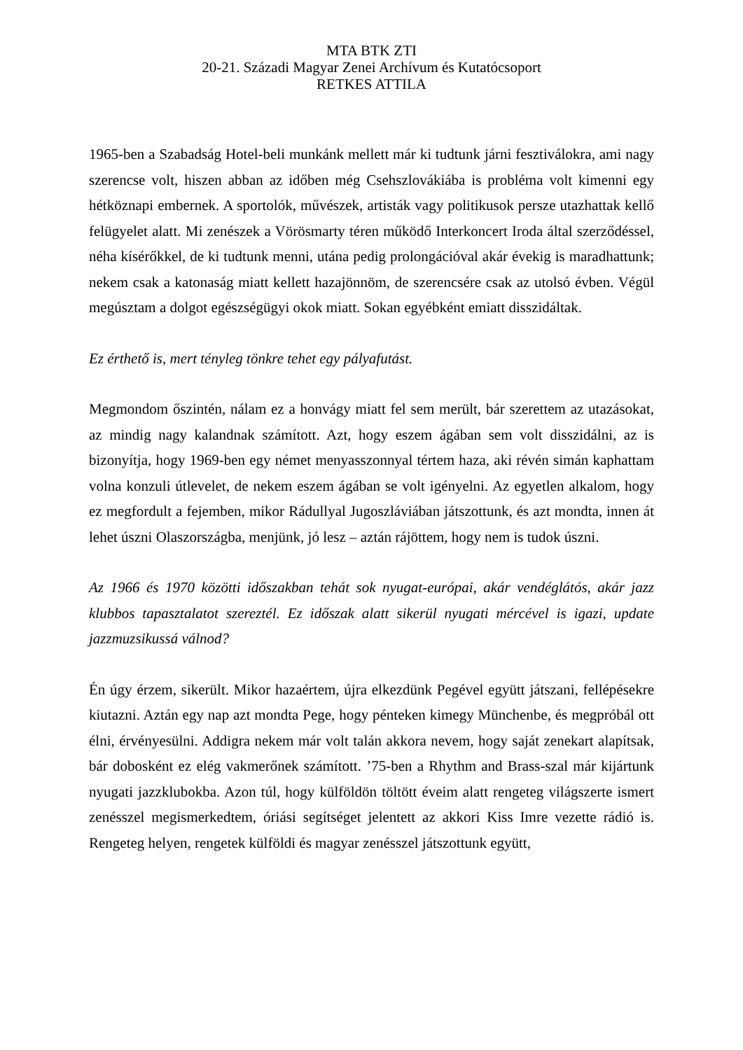MTA BTK ZTI
20-21. Századi Magyar Zenei Archívum és Kutatócsoport
RETKES ATTILA
1965-ben a Szabadság Hotel-beli munkánk mellett már ki tudtunk járni fesztiválokra, ami nagy szerencse volt, hiszen abban az időben még Csehszlovákiába is probléma volt kimenni egy hétköznapi embernek. A sportolók, művészek, artisták vagy politikusok persze utazhattak kellő felügyelet alatt. Mi zenészek a Vörösmarty téren működő Interkoncert Iroda által szerződéssel, néha kísérőkkel, de ki tudtunk menni, utána pedig prolongációval akár évekig is maradhattunk; nekem csak a katonaság miatt kellett hazajönnöm, de szerencsére csak az utolsó évben. Végül megúsztam a dolgot egészségügyi okok miatt. Sokan egyébként emiatt disszidáltak.
Ez érthető is, mert tényleg tönkre tehet egy pályafutást.
Megmondom őszintén, nálam ez a honvágy miatt fel sem merült, bár szerettem az utazásokat, az mindig nagy kalandnak számított. Azt, hogy eszem ágában sem volt disszidálni, az is bizonyítja, hogy 1969-ben egy német menyasszonnyal tértem haza, aki révén simán kaphattam volna konzuli útlevelet, de nekem eszem ágában se volt igényelni. Az egyetlen alkalom, hogy ez megfordult a fejemben, mikor Rádullyal Jugoszláviában játszottunk, és azt mondta, innen át lehet úszni Olaszországba, menjünk, jó lesz – aztán rájöttem, hogy nem is tudok úszni.
Az 1966 és 1970 közötti időszakban tehát sok nyugat-európai, akár vendéglátós, akár jazz klubbos tapasztalatot szereztél. Ez időszak alatt sikerül nyugati mércével is igazi, update jazzmuzsikussá válnod?
Én úgy érzem, sikerült. Mikor hazaértem, újra elkezdünk Pegével együtt játszani, fellépésekre kiutazni. Aztán egy nap azt mondta Pege, hogy pénteken kimegy Münchenbe, és megpróbál ott élni, érvényesülni. Addigra nekem már volt talán akkora nevem, hogy saját zenekart alapítsak, bár dobosként ez elég vakmerőnek számított. ’75-ben a Rhythm and Brass-szal már kijártunk nyugati jazzklubokba. Azon túl, hogy külföldön töltött éveim alatt rengeteg világszerte ismert zenésszel megismerkedtem, óriási segítséget jelentett az akkori Kiss Imre vezette rádió is. Rengeteg helyen, rengetek külföldi és magyar zenésszel játszottunk együtt,